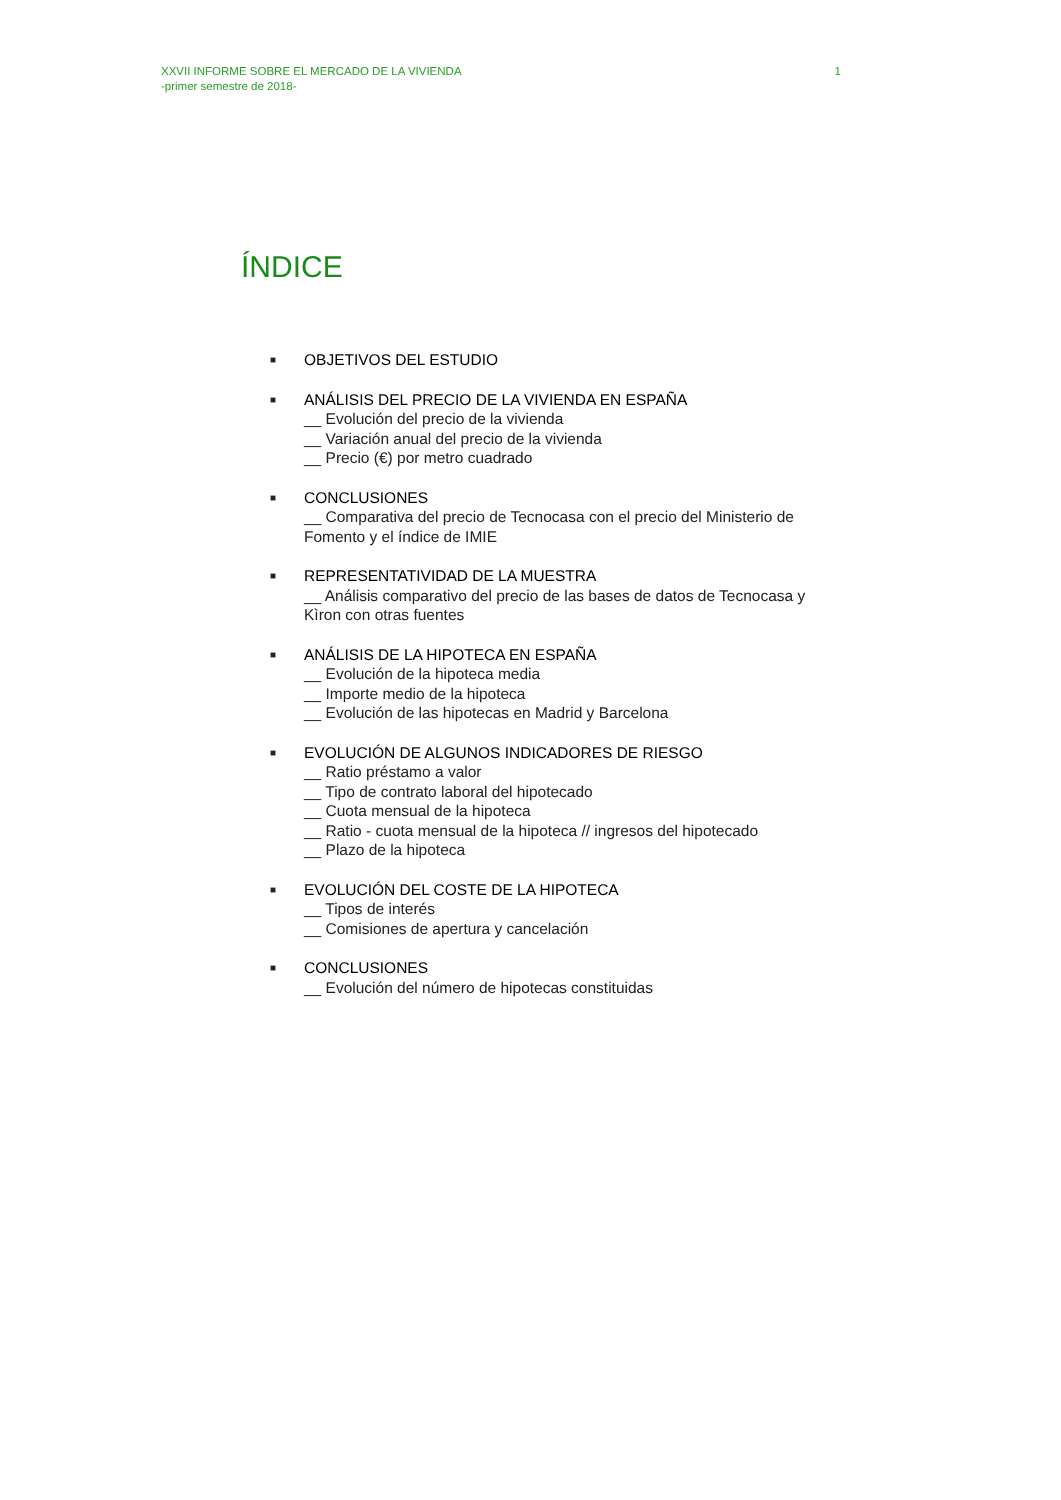XXVII INFORME SOBRE EL MERCADO DE LA VIVIENDA
-primer semestre de 2018-
1
ÍNDICE
■
OBJETIVOS DEL ESTUDIO
■
ANÁLISIS DEL PRECIO DE LA VIVIENDA EN ESPAÑA
__ Evolución del precio de la vivienda
__ Variación anual del precio de la vivienda
__ Precio (€) por metro cuadrado
■
CONCLUSIONES
__ Comparativa del precio de Tecnocasa con el precio del Ministerio de Fomento y el índice de IMIE
■
REPRESENTATIVIDAD DE LA MUESTRA
__ Análisis comparativo del precio de las bases de datos de Tecnocasa y Kìron con otras fuentes
■
ANÁLISIS DE LA HIPOTECA EN ESPAÑA
__ Evolución de la hipoteca media
__ Importe medio de la hipoteca
__ Evolución de las hipotecas en Madrid y Barcelona
■
EVOLUCIÓN DE ALGUNOS INDICADORES DE RIESGO
__ Ratio préstamo a valor
__ Tipo de contrato laboral del hipotecado
__ Cuota mensual de la hipoteca
__ Ratio - cuota mensual de la hipoteca // ingresos del hipotecado
__ Plazo de la hipoteca
■
EVOLUCIÓN DEL COSTE DE LA HIPOTECA
__ Tipos de interés
__ Comisiones de apertura y cancelación
■
CONCLUSIONES
__ Evolución del número de hipotecas constituidas